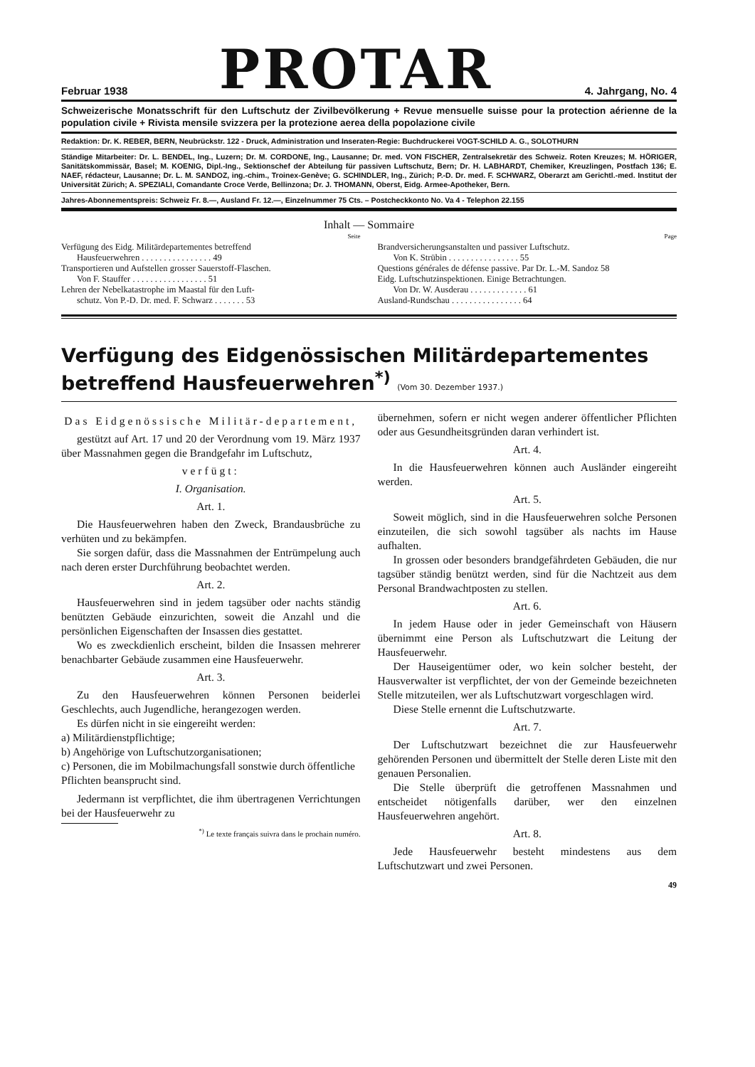Februar 1938
PROTAR
4. Jahrgang, No. 4
Schweizerische Monatsschrift für den Luftschutz der Zivilbevölkerung + Revue mensuelle suisse pour la protection aérienne de la population civile + Rivista mensile svizzera per la protezione aerea della popolazione civile
Redaktion: Dr. K. REBER, BERN, Neubrückstr. 122 - Druck, Administration und Inseraten-Regie: Buchdruckerei VOGT-SCHILD A. G., SOLOTHURN
Ständige Mitarbeiter: Dr. L. BENDEL, Ing., Luzern; Dr. M. CORDONE, Ing., Lausanne; Dr. med. VON FISCHER, Zentralsekretär des Schweiz. Roten Kreuzes; M. HÖRIGER, Sanitätskommissär, Basel; M. KOENIG, Dipl.-Ing., Sektionschef der Abteilung für passiven Luftschutz, Bern; Dr. H. LABHARDT, Chemiker, Kreuzlingen, Postfach 136; E. NAEF, rédacteur, Lausanne; Dr. L. M. SANDOZ, ing.-chim., Troinex-Genève; G. SCHINDLER, Ing., Zürich; P.-D. Dr. med. F. SCHWARZ, Oberarzt am Gerichtl.-med. Institut der Universität Zürich; A. SPEZIALI, Comandante Croce Verde, Bellinzona; Dr. J. THOMANN, Oberst, Eidg. Armee-Apotheker, Bern.
Jahres-Abonnementspreis: Schweiz Fr. 8.—, Ausland Fr. 12.—, Einzelnummer 75 Cts. – Postcheckkonto No. Va 4 - Telephon 22.155
Inhalt — Sommaire
Seite
Verfügung des Eidg. Militärdepartementes betreffend
Hausfeuerwehren . . . . . . . . . . . . . . . . 49
Transportieren und Aufstellen grosser Sauerstoff-Flaschen.
Von F. Stauffer . . . . . . . . . . . . . . . . . 51
Lehren der Nebelkatastrophe im Maastal für den Luft-
schutz. Von P.-D. Dr. med. F. Schwarz . . . . . . . 53
Page
Brandversicherungsanstalten und passiver Luftschutz.
Von K. Strübin . . . . . . . . . . . . . . . . 55
Questions générales de défense passive. Par Dr. L.-M. Sandoz 58
Eidg. Luftschutzinspektionen. Einige Betrachtungen.
Von Dr. W. Ausderau . . . . . . . . . . . . . 61
Ausland-Rundschau . . . . . . . . . . . . . . . . 64
Verfügung des Eidgenössischen Militärdepartementes betreffend Hausfeuerwehren<sup>*)</sup> (Vom 30. Dezember 1937.)
Das Eidgenössische Militär-departement,
gestützt auf Art. 17 und 20 der Verordnung vom 19. März 1937 über Massnahmen gegen die Brandgefahr im Luftschutz,
verfügt:
I. Organisation.
Art. 1.
Die Hausfeuerwehren haben den Zweck, Brandausbrüche zu verhüten und zu bekämpfen.
Sie sorgen dafür, dass die Massnahmen der Entrümpelung auch nach deren erster Durchführung beobachtet werden.
Art. 2.
Hausfeuerwehren sind in jedem tagsüber oder nachts ständig benützten Gebäude einzurichten, soweit die Anzahl und die persönlichen Eigenschaften der Insassen dies gestattet.
Wo es zweckdienlich erscheint, bilden die Insassen mehrerer benachbarter Gebäude zusammen eine Hausfeuerwehr.
Art. 3.
Zu den Hausfeuerwehren können Personen beiderlei Geschlechts, auch Jugendliche, herangezogen werden.
Es dürfen nicht in sie eingereiht werden:
a) Militärdienstpflichtige;
b) Angehörige von Luftschutzorganisationen;
c) Personen, die im Mobilmachungsfall sonstwie durch öffentliche Pflichten beansprucht sind.
Jedermann ist verpflichtet, die ihm übertragenen Verrichtungen bei der Hausfeuerwehr zu
<sup>*)</sup> Le texte français suivra dans le prochain numéro.
übernehmen, sofern er nicht wegen anderer öffentlicher Pflichten oder aus Gesundheitsgründen daran verhindert ist.
Art. 4.
In die Hausfeuerwehren können auch Ausländer eingereiht werden.
Art. 5.
Soweit möglich, sind in die Hausfeuerwehren solche Personen einzuteilen, die sich sowohl tagsüber als nachts im Hause aufhalten.
In grossen oder besonders brandgefährdeten Gebäuden, die nur tagsüber ständig benützt werden, sind für die Nachtzeit aus dem Personal Brandwachtposten zu stellen.
Art. 6.
In jedem Hause oder in jeder Gemeinschaft von Häusern übernimmt eine Person als Luftschutzwart die Leitung der Hausfeuerwehr.
Der Hauseigentümer oder, wo kein solcher besteht, der Hausverwalter ist verpflichtet, der von der Gemeinde bezeichneten Stelle mitzuteilen, wer als Luftschutzwart vorgeschlagen wird.
Diese Stelle ernennt die Luftschutzwarte.
Art. 7.
Der Luftschutzwart bezeichnet die zur Hausfeuerwehr gehörenden Personen und übermittelt der Stelle deren Liste mit den genauen Personalien.
Die Stelle überprüft die getroffenen Massnahmen und entscheidet nötigenfalls darüber, wer den einzelnen Hausfeuerwehren angehört.
Art. 8.
Jede Hausfeuerwehr besteht mindestens aus dem Luftschutzwart und zwei Personen.
49